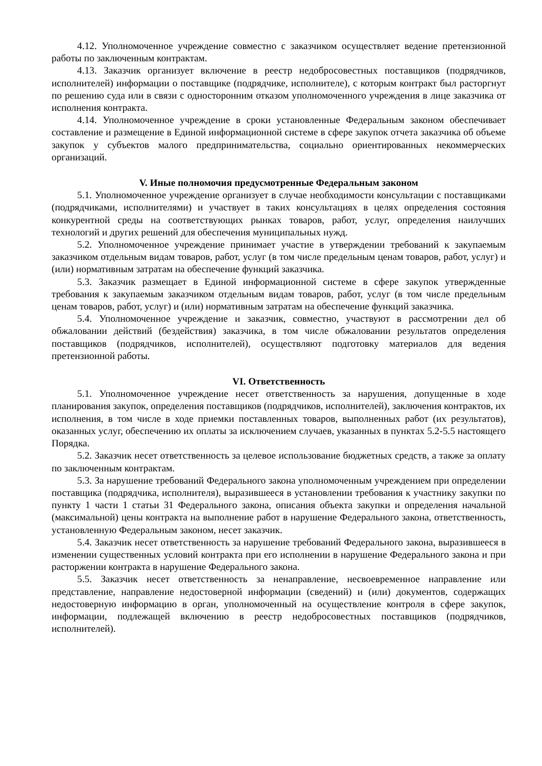4.12. Уполномоченное учреждение совместно с заказчиком осуществляет ведение претензионной работы по заключенным контрактам.
4.13. Заказчик организует включение в реестр недобросовестных поставщиков (подрядчиков, исполнителей) информации о поставщике (подрядчике, исполнителе), с которым контракт был расторгнут по решению суда или в связи с односторонним отказом уполномоченного учреждения в лице заказчика от исполнения контракта.
4.14. Уполномоченное учреждение в сроки установленные Федеральным законом обеспечивает составление и размещение в Единой информационной системе в сфере закупок отчета заказчика об объеме закупок у субъектов малого предпринимательства, социально ориентированных некоммерческих организаций.
V. Иные полномочия предусмотренные Федеральным законом
5.1. Уполномоченное учреждение организует в случае необходимости консультации с поставщиками (подрядчиками, исполнителями) и участвует в таких консультациях в целях определения состояния конкурентной среды на соответствующих рынках товаров, работ, услуг, определения наилучших технологий и других решений для обеспечения муниципальных нужд.
5.2. Уполномоченное учреждение принимает участие в утверждении требований к закупаемым заказчиком отдельным видам товаров, работ, услуг (в том числе предельным ценам товаров, работ, услуг) и (или) нормативным затратам на обеспечение функций заказчика.
5.3. Заказчик размещает в Единой информационной системе в сфере закупок утвержденные требования к закупаемым заказчиком отдельным видам товаров, работ, услуг (в том числе предельным ценам товаров, работ, услуг) и (или) нормативным затратам на обеспечение функций заказчика.
5.4. Уполномоченное учреждение и заказчик, совместно, участвуют в рассмотрении дел об обжаловании действий (бездействия) заказчика, в том числе обжаловании результатов определения поставщиков (подрядчиков, исполнителей), осуществляют подготовку материалов для ведения претензионной работы.
VI. Ответственность
5.1. Уполномоченное учреждение несет ответственность за нарушения, допущенные в ходе планирования закупок, определения поставщиков (подрядчиков, исполнителей), заключения контрактов, их исполнения, в том числе в ходе приемки поставленных товаров, выполненных работ (их результатов), оказанных услуг, обеспечению их оплаты за исключением случаев, указанных в пунктах 5.2-5.5 настоящего Порядка.
5.2. Заказчик несет ответственность за целевое использование бюджетных средств, а также за оплату по заключенным контрактам.
5.3. За нарушение требований Федерального закона уполномоченным учреждением при определении поставщика (подрядчика, исполнителя), выразившееся в установлении требования к участнику закупки по пункту 1 части 1 статьи 31 Федерального закона, описания объекта закупки и определения начальной (максимальной) цены контракта на выполнение работ в нарушение Федерального закона, ответственность, установленную Федеральным законом, несет заказчик.
5.4. Заказчик несет ответственность за нарушение требований Федерального закона, выразившееся в изменении существенных условий контракта при его исполнении в нарушение Федерального закона и при расторжении контракта в нарушение Федерального закона.
5.5. Заказчик несет ответственность за ненаправление, несвоевременное направление или представление, направление недостоверной информации (сведений) и (или) документов, содержащих недостоверную информацию в орган, уполномоченный на осуществление контроля в сфере закупок, информации, подлежащей включению в реестр недобросовестных поставщиков (подрядчиков, исполнителей).